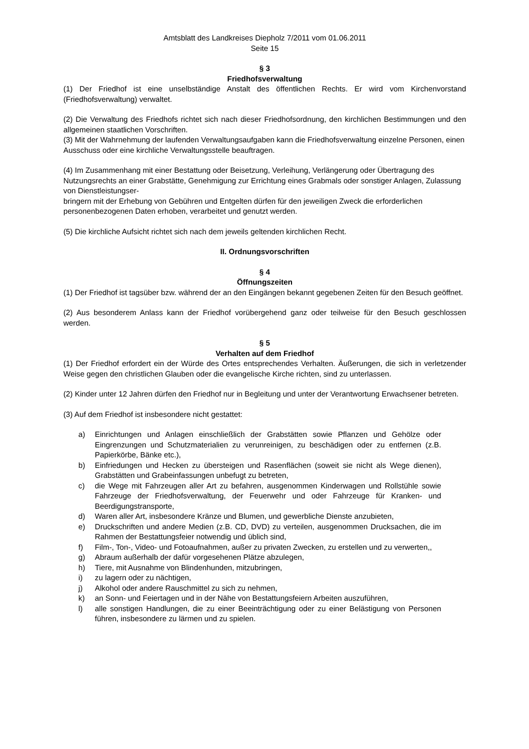Amtsblatt des Landkreises Diepholz 7/2011 vom 01.06.2011
Seite 15
§ 3
Friedhofsverwaltung
(1) Der Friedhof ist eine unselbständige Anstalt des öffentlichen Rechts. Er wird vom Kirchenvorstand (Friedhofsverwaltung) verwaltet.
(2) Die Verwaltung des Friedhofs richtet sich nach dieser Friedhofsordnung, den kirchlichen Bestimmungen und den allgemeinen staatlichen Vorschriften.
(3) Mit der Wahrnehmung der laufenden Verwaltungsaufgaben kann die Friedhofsverwaltung einzelne Personen, einen Ausschuss oder eine kirchliche Verwaltungsstelle beauftragen.
(4) Im Zusammenhang mit einer Bestattung oder Beisetzung, Verleihung, Verlängerung oder Übertragung des Nutzungsrechts an einer Grabstätte, Genehmigung zur Errichtung eines Grabmals oder sonstiger Anlagen, Zulassung von Dienstleistungser-
bringern mit der Erhebung von Gebühren und Entgelten dürfen für den jeweiligen Zweck die erforderlichen personenbezogenen Daten erhoben, verarbeitet und genutzt werden.
(5) Die kirchliche Aufsicht richtet sich nach dem jeweils geltenden kirchlichen Recht.
II. Ordnungsvorschriften
§ 4
Öffnungszeiten
(1) Der Friedhof ist tagsüber bzw. während der an den Eingängen bekannt gegebenen Zeiten für den Besuch geöffnet.
(2) Aus besonderem Anlass kann der Friedhof vorübergehend ganz oder teilweise für den Besuch geschlossen werden.
§ 5
Verhalten auf dem Friedhof
(1) Der Friedhof erfordert ein der Würde des Ortes entsprechendes Verhalten. Äußerungen, die sich in verletzender Weise gegen den christlichen Glauben oder die evangelische Kirche richten, sind zu unterlassen.
(2) Kinder unter 12 Jahren dürfen den Friedhof nur in Begleitung und unter der Verantwortung Erwachsener betreten.
(3) Auf dem Friedhof ist insbesondere nicht gestattet:
a) Einrichtungen und Anlagen einschließlich der Grabstätten sowie Pflanzen und Gehölze oder Eingrenzungen und Schutzmaterialien zu verunreinigen, zu beschädigen oder zu entfernen (z.B. Papierkörbe, Bänke etc.),
b) Einfriedungen und Hecken zu übersteigen und Rasenflächen (soweit sie nicht als Wege dienen), Grabstätten und Grabeinfassungen unbefugt zu betreten,
c) die Wege mit Fahrzeugen aller Art zu befahren, ausgenommen Kinderwagen und Rollstühle sowie Fahrzeuge der Friedhofsverwaltung, der Feuerwehr und oder Fahrzeuge für Kranken- und Beerdigungstransporte,
d) Waren aller Art, insbesondere Kränze und Blumen, und gewerbliche Dienste anzubieten,
e) Druckschriften und andere Medien (z.B. CD, DVD) zu verteilen, ausgenommen Drucksachen, die im Rahmen der Bestattungsfeier notwendig und üblich sind,
f) Film-, Ton-, Video- und Fotoaufnahmen, außer zu privaten Zwecken, zu erstellen und zu verwerten,,
g) Abraum außerhalb der dafür vorgesehenen Plätze abzulegen,
h) Tiere, mit Ausnahme von Blindenhunden, mitzubringen,
i) zu lagern oder zu nächtigen,
j) Alkohol oder andere Rauschmittel zu sich zu nehmen,
k) an Sonn- und Feiertagen und in der Nähe von Bestattungsfeiern Arbeiten auszuführen,
l) alle sonstigen Handlungen, die zu einer Beeinträchtigung oder zu einer Belästigung von Personen führen, insbesondere zu lärmen und zu spielen.